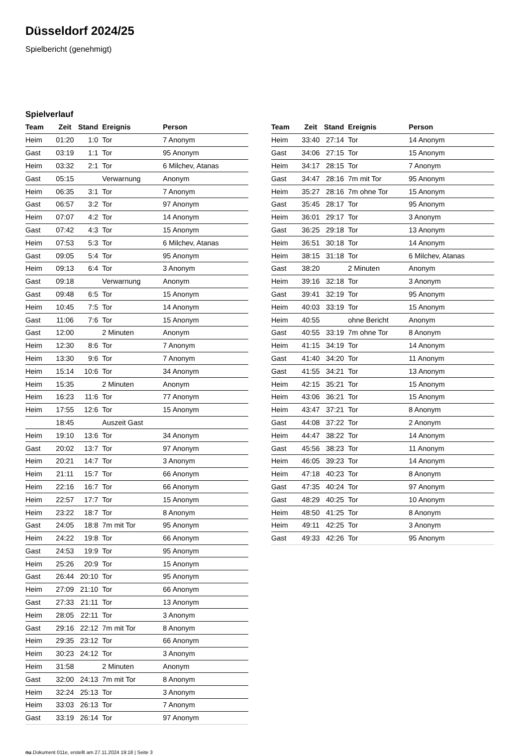Düsseldorf 2024/25
Spielbericht (genehmigt)
Spielverlauf
| Team | Zeit | Stand | Ereignis | Person |
| --- | --- | --- | --- | --- |
| Heim | 01:20 | 1:0 | Tor | 7 Anonym |
| Gast | 03:19 | 1:1 | Tor | 95 Anonym |
| Heim | 03:32 | 2:1 | Tor | 6 Milchev, Atanas |
| Gast | 05:15 | | Verwarnung | Anonym |
| Heim | 06:35 | 3:1 | Tor | 7 Anonym |
| Gast | 06:57 | 3:2 | Tor | 97 Anonym |
| Heim | 07:07 | 4:2 | Tor | 14 Anonym |
| Gast | 07:42 | 4:3 | Tor | 15 Anonym |
| Heim | 07:53 | 5:3 | Tor | 6 Milchev, Atanas |
| Gast | 09:05 | 5:4 | Tor | 95 Anonym |
| Heim | 09:13 | 6:4 | Tor | 3 Anonym |
| Gast | 09:18 | | Verwarnung | Anonym |
| Gast | 09:48 | 6:5 | Tor | 15 Anonym |
| Heim | 10:45 | 7:5 | Tor | 14 Anonym |
| Gast | 11:06 | 7:6 | Tor | 15 Anonym |
| Gast | 12:00 | | 2 Minuten | Anonym |
| Heim | 12:30 | 8:6 | Tor | 7 Anonym |
| Heim | 13:30 | 9:6 | Tor | 7 Anonym |
| Heim | 15:14 | 10:6 | Tor | 34 Anonym |
| Heim | 15:35 | | 2 Minuten | Anonym |
| Heim | 16:23 | 11:6 | Tor | 77 Anonym |
| Heim | 17:55 | 12:6 | Tor | 15 Anonym |
| | 18:45 | | Auszeit Gast | |
| Heim | 19:10 | 13:6 | Tor | 34 Anonym |
| Gast | 20:02 | 13:7 | Tor | 97 Anonym |
| Heim | 20:21 | 14:7 | Tor | 3 Anonym |
| Heim | 21:11 | 15:7 | Tor | 66 Anonym |
| Heim | 22:16 | 16:7 | Tor | 66 Anonym |
| Heim | 22:57 | 17:7 | Tor | 15 Anonym |
| Heim | 23:22 | 18:7 | Tor | 8 Anonym |
| Gast | 24:05 | 18:8 | 7m mit Tor | 95 Anonym |
| Heim | 24:22 | 19:8 | Tor | 66 Anonym |
| Gast | 24:53 | 19:9 | Tor | 95 Anonym |
| Heim | 25:26 | 20:9 | Tor | 15 Anonym |
| Gast | 26:44 | 20:10 | Tor | 95 Anonym |
| Heim | 27:09 | 21:10 | Tor | 66 Anonym |
| Gast | 27:33 | 21:11 | Tor | 13 Anonym |
| Heim | 28:05 | 22:11 | Tor | 3 Anonym |
| Gast | 29:16 | 22:12 | 7m mit Tor | 8 Anonym |
| Heim | 29:35 | 23:12 | Tor | 66 Anonym |
| Heim | 30:23 | 24:12 | Tor | 3 Anonym |
| Heim | 31:58 | | 2 Minuten | Anonym |
| Gast | 32:00 | 24:13 | 7m mit Tor | 8 Anonym |
| Heim | 32:24 | 25:13 | Tor | 3 Anonym |
| Heim | 33:03 | 26:13 | Tor | 7 Anonym |
| Gast | 33:19 | 26:14 | Tor | 97 Anonym |
| Team | Zeit | Stand | Ereignis | Person |
| --- | --- | --- | --- | --- |
| Heim | 33:40 | 27:14 | Tor | 14 Anonym |
| Gast | 34:06 | 27:15 | Tor | 15 Anonym |
| Heim | 34:17 | 28:15 | Tor | 7 Anonym |
| Gast | 34:47 | 28:16 | 7m mit Tor | 95 Anonym |
| Heim | 35:27 | 28:16 | 7m ohne Tor | 15 Anonym |
| Gast | 35:45 | 28:17 | Tor | 95 Anonym |
| Heim | 36:01 | 29:17 | Tor | 3 Anonym |
| Gast | 36:25 | 29:18 | Tor | 13 Anonym |
| Heim | 36:51 | 30:18 | Tor | 14 Anonym |
| Heim | 38:15 | 31:18 | Tor | 6 Milchev, Atanas |
| Gast | 38:20 | | 2 Minuten | Anonym |
| Heim | 39:16 | 32:18 | Tor | 3 Anonym |
| Gast | 39:41 | 32:19 | Tor | 95 Anonym |
| Heim | 40:03 | 33:19 | Tor | 15 Anonym |
| Heim | 40:55 | | ohne Bericht | Anonym |
| Gast | 40:55 | 33:19 | 7m ohne Tor | 8 Anonym |
| Heim | 41:15 | 34:19 | Tor | 14 Anonym |
| Gast | 41:40 | 34:20 | Tor | 11 Anonym |
| Gast | 41:55 | 34:21 | Tor | 13 Anonym |
| Heim | 42:15 | 35:21 | Tor | 15 Anonym |
| Heim | 43:06 | 36:21 | Tor | 15 Anonym |
| Heim | 43:47 | 37:21 | Tor | 8 Anonym |
| Gast | 44:08 | 37:22 | Tor | 2 Anonym |
| Heim | 44:47 | 38:22 | Tor | 14 Anonym |
| Gast | 45:56 | 38:23 | Tor | 11 Anonym |
| Heim | 46:05 | 39:23 | Tor | 14 Anonym |
| Heim | 47:18 | 40:23 | Tor | 8 Anonym |
| Gast | 47:35 | 40:24 | Tor | 97 Anonym |
| Gast | 48:29 | 40:25 | Tor | 10 Anonym |
| Heim | 48:50 | 41:25 | Tor | 8 Anonym |
| Heim | 49:11 | 42:25 | Tor | 3 Anonym |
| Gast | 49:33 | 42:26 | Tor | 95 Anonym |
nu.Dokument 011e, erstellt am 27.11.2024 19:18 | Seite 3